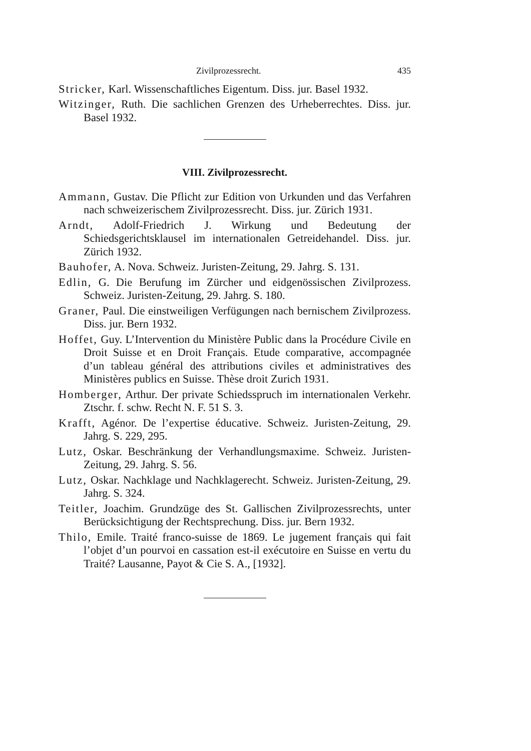Zivilprozessrecht. 435
Stricker, Karl. Wissenschaftliches Eigentum. Diss. jur. Basel 1932.
Witzinger, Ruth. Die sachlichen Grenzen des Urheberrechtes. Diss. jur. Basel 1932.
VIII. Zivilprozessrecht.
Ammann, Gustav. Die Pflicht zur Edition von Urkunden und das Verfahren nach schweizerischem Zivilprozessrecht. Diss. jur. Zürich 1931.
Arndt, Adolf-Friedrich J. Wirkung und Bedeutung der Schiedsgerichtsklausel im internationalen Getreidehandel. Diss. jur. Zürich 1932.
Bauhofer, A. Nova. Schweiz. Juristen-Zeitung, 29. Jahrg. S. 131.
Edlin, G. Die Berufung im Zürcher und eidgenössischen Zivilprozess. Schweiz. Juristen-Zeitung, 29. Jahrg. S. 180.
Graner, Paul. Die einstweiligen Verfügungen nach bernischem Zivilprozess. Diss. jur. Bern 1932.
Hoffet, Guy. L’Intervention du Ministère Public dans la Procédure Civile en Droit Suisse et en Droit Français. Etude comparative, accompagnée d’un tableau général des attributions civiles et administratives des Ministères publics en Suisse. Thèse droit Zurich 1931.
Homberger, Arthur. Der private Schiedsspruch im internationalen Verkehr. Ztschr. f. schw. Recht N. F. 51 S. 3.
Krafft, Agénor. De l’expertise éducative. Schweiz. Juristen-Zeitung, 29. Jahrg. S. 229, 295.
Lutz, Oskar. Beschränkung der Verhandlungsmaxime. Schweiz. Juristen-Zeitung, 29. Jahrg. S. 56.
Lutz, Oskar. Nachklage und Nachklagerecht. Schweiz. Juristen-Zeitung, 29. Jahrg. S. 324.
Teitler, Joachim. Grundzüge des St. Gallischen Zivilprozessrechts, unter Berücksichtigung der Rechtsprechung. Diss. jur. Bern 1932.
Thilo, Emile. Traité franco-suisse de 1869. Le jugement français qui fait l’objet d’un pourvoi en cassation est-il exécutoire en Suisse en vertu du Traité? Lausanne, Payot & Cie S. A., [1932].